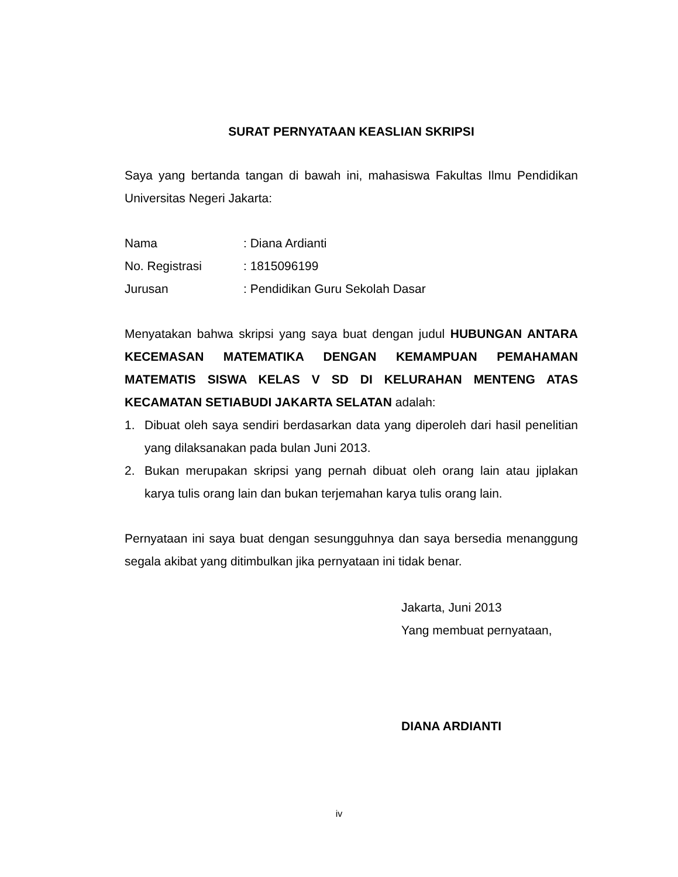SURAT PERNYATAAN KEASLIAN SKRIPSI
Saya yang bertanda tangan di bawah ini, mahasiswa Fakultas Ilmu Pendidikan Universitas Negeri Jakarta:
Nama: Diana Ardianti
No. Registrasi: 1815096199
Jurusan: Pendidikan Guru Sekolah Dasar
Menyatakan bahwa skripsi yang saya buat dengan judul HUBUNGAN ANTARA KECEMASAN MATEMATIKA DENGAN KEMAMPUAN PEMAHAMAN MATEMATIS SISWA KELAS V SD DI KELURAHAN MENTENG ATAS KECAMATAN SETIABUDI JAKARTA SELATAN adalah:
1. Dibuat oleh saya sendiri berdasarkan data yang diperoleh dari hasil penelitian yang dilaksanakan pada bulan Juni 2013.
2. Bukan merupakan skripsi yang pernah dibuat oleh orang lain atau jiplakan karya tulis orang lain dan bukan terjemahan karya tulis orang lain.
Pernyataan ini saya buat dengan sesungguhnya dan saya bersedia menanggung segala akibat yang ditimbulkan jika pernyataan ini tidak benar.
Jakarta, Juni 2013
Yang membuat pernyataan,
DIANA ARDIANTI
iv